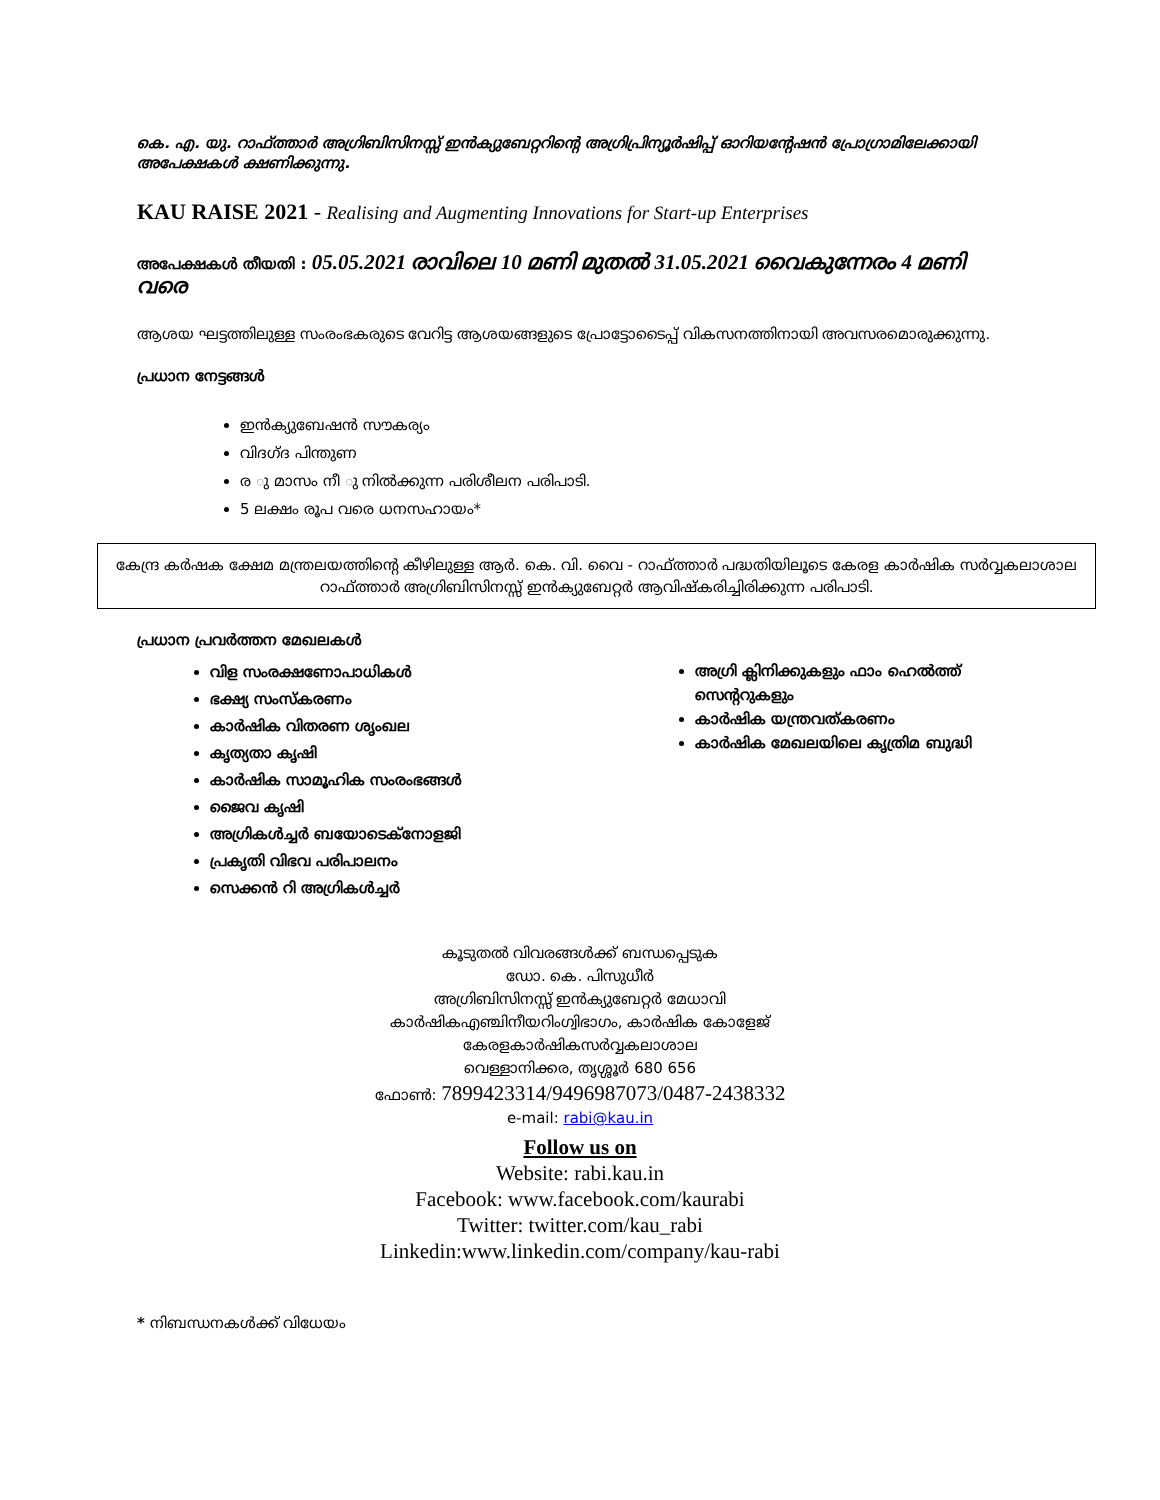കെ. എ. യു. റാഫ്ത്താർ അഗ്രിബിസിനസ്സ് ഇൻക്യുബേറ്ററിന്റെ അഗ്രിപ്രിന്യൂർഷിപ്പ് ഓറിയന്റേഷൻ പ്രോഗ്രാമിലേക്കായി അപേക്ഷകൾ ക്ഷണിക്കുന്നു.
KAU RAISE 2021 - Realising and Augmenting Innovations for Start-up Enterprises
അപേക്ഷകൾ തീയതി : 05.05.2021 രാവിലെ 10 മണി മുതൽ 31.05.2021 വൈകുന്നേരം 4 മണി വരെ
ആശയ ഘട്ടത്തിലുള്ള സംരംഭകരുടെ വേറിട്ട ആശയങ്ങളുടെ പ്രോട്ടോടൈപ്പ് വികസനത്തിനായി അവസരമൊരുക്കുന്നു.
പ്രധാന നേട്ടങ്ങൾ
ഇൻക്യുബേഷൻ സൗകര്യം
വിദഗ്ദ പിന്തുണ
ര ു മാസം നീ ു നിൽക്കുന്ന പരിശീലന പരിപാടി.
5 ലക്ഷം രൂപ വരെ ധനസഹായം*
കേന്ദ്ര കർഷക ക്ഷേമ മന്ത്രലയത്തിന്റെ കീഴിലുള്ള ആർ. കെ. വി. വൈ - റാഫ്ത്താർ പദ്ധതിയിലൂടെ കേരള കാർഷിക സർവ്വകലാശാല റാഫ്ത്താർ അഗ്രിബിസിനസ്സ് ഇൻക്യുബേറ്റർ ആവിഷ്കരിച്ചിരിക്കുന്ന പരിപാടി.
പ്രധാന പ്രവർത്തന മേഖലകൾ
വിള സംരക്ഷണോപാധികൾ
ഭക്ഷ്യ സംസ്കരണം
കാർഷിക വിതരണ ശൃംഖല
കൃത്യതാ കൃഷി
കാർഷിക സാമൂഹിക സംരംഭങ്ങൾ
ജൈവ കൃഷി
അഗ്രികൾച്ചർ ബയോടെക്നോളജി
പ്രകൃതി വിഭവ പരിപാലനം
സെക്കൻ റി അഗ്രികൾച്ചർ
അഗ്രി ക്ലിനിക്കുകളും ഫാം ഹെൽത്ത് സെന്ററുകളും
കാർഷിക യന്ത്രവത്കരണം
കാർഷിക മേഖലയിലെ കൃത്രിമ ബുദ്ധി
കൂടുതൽ വിവരങ്ങൾക്ക് ബന്ധപ്പെടുക
ഡോ. കെ. പിസുധീർ
അഗ്രിബിസിനസ്സ് ഇൻക്യുബേറ്റർ മേധാവി
കാർഷികഎഞ്ചിനീയറിംഗ്വിഭാഗം, കാർഷിക കോളേജ്
കേരളകാർഷികസർവ്വകലാശാല
വെള്ളാനിക്കര, തൃശ്ശൂർ 680 656
ഫോൺ: 7899423314/9496987073/0487-2438332
e-mail: rabi@kau.in
Follow us on
Website: rabi.kau.in
Facebook: www.facebook.com/kaurabi
Twitter: twitter.com/kau_rabi
Linkedin:www.linkedin.com/company/kau-rabi
* നിബന്ധനകൾക്ക് വിധേയം